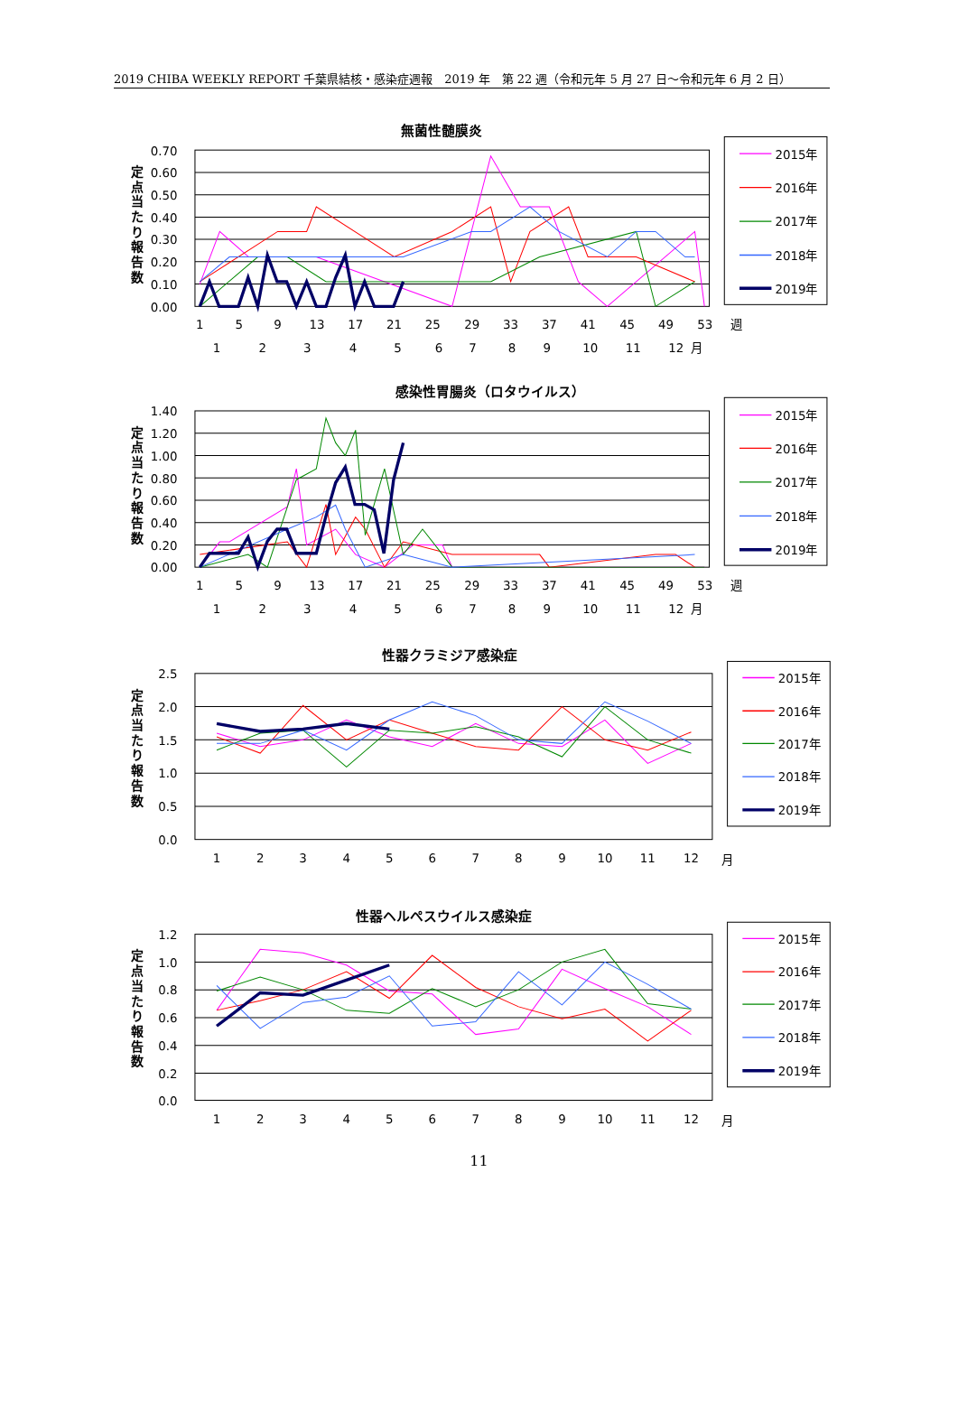2019 CHIBA WEEKLY REPORT 千葉県結核・感染症週報　2019 年　第 22 週（令和元年 5 月 27 日～令和元年 6 月 2 日）
無菌性髄膜炎
感染性胃腸炎（ロタウイルス）
性器クラミジア感染症
性器ヘルペスウイルス感染症
定
点
当
た
り
報
告
数
定
点
当
た
り
報
告
数
定
点
当
た
り
報
告
数
定
点
当
た
り
報
告
数
0.70
0.60
0.50
0.40
0.30
0.20
0.10
0.00
1.40
1.20
1.00
0.80
0.60
0.40
0.20
0.00
2.5
2.0
1.5
1.0
0.5
0.0
1.2
1.0
0.8
0.6
0.4
0.2
0.0
1
5
9
13
17
21
25
29
33
37
41
45
49
53
週
1
2
3
4
5
6
7
8
9
10
11
12
月
1
5
9
13
17
21
25
29
33
37
41
45
49
53
週
1
2
3
4
5
6
7
8
9
10
11
12
月
1
2
3
4
5
6
7
8
9
10
11
12
月
1
2
3
4
5
6
7
8
9
10
11
12
月
2015年
2016年
2017年
2018年
2019年
2015年
2016年
2017年
2018年
2019年
2015年
2016年
2017年
2018年
2019年
2015年
2016年
2017年
2018年
2019年
11